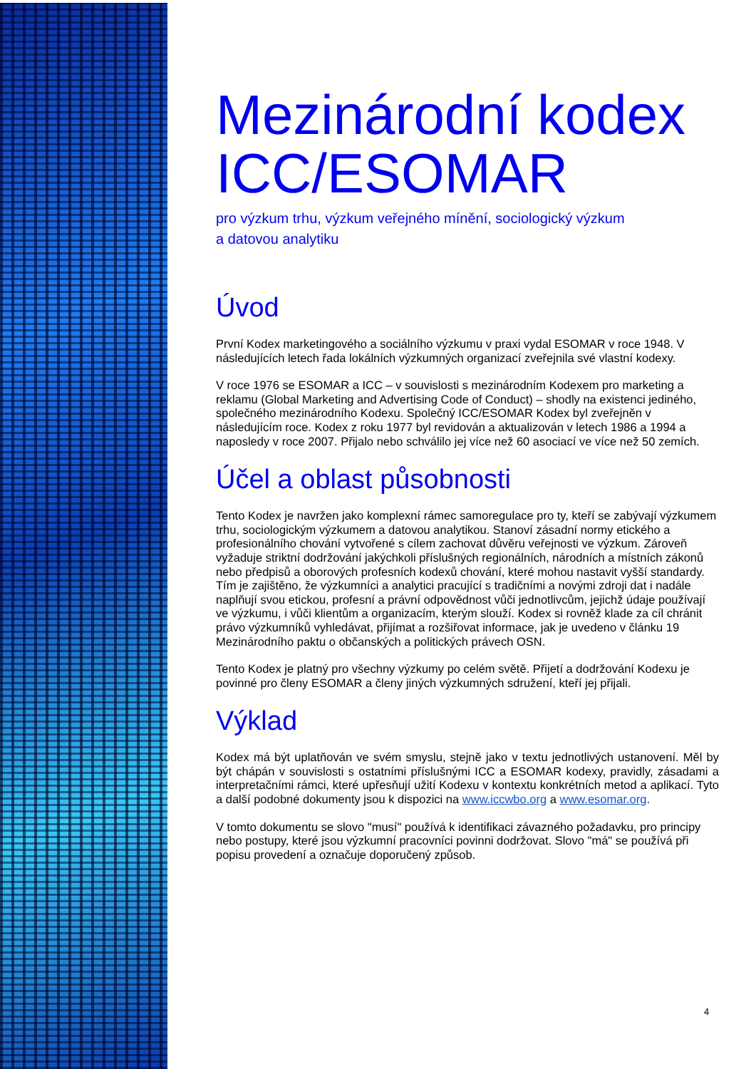Mezinárodní kodex ICC/ESOMAR
pro výzkum trhu, výzkum veřejného mínění, sociologický výzkum
a datovou analytiku
Úvod
První Kodex marketingového a sociálního výzkumu v praxi vydal ESOMAR v roce 1948. V následujících letech řada lokálních výzkumných organizací zveřejnila své vlastní kodexy.
V roce 1976 se ESOMAR a ICC – v souvislosti s mezinárodním Kodexem pro marketing a reklamu (Global Marketing and Advertising Code of Conduct) – shodly na existenci jediného, společného mezinárodního Kodexu. Společný ICC/ESOMAR Kodex byl zveřejněn v následujícím roce. Kodex z roku 1977 byl revidován a aktualizován v letech 1986 a 1994 a naposledy v roce 2007. Přijalo nebo schválilo jej více než 60 asociací ve více než 50 zemích.
Účel a oblast působnosti
Tento Kodex je navržen jako komplexní rámec samoregulace pro ty, kteří se zabývají výzkumem trhu, sociologickým výzkumem a datovou analytikou. Stanoví zásadní normy etického a profesionálního chování vytvořené s cílem zachovat důvěru veřejnosti ve výzkum. Zároveň vyžaduje striktní dodržování jakýchkoli příslušných regionálních, národních a místních zákonů nebo předpisů a oborových profesních kodexů chování, které mohou nastavit vyšší standardy. Tím je zajištěno, že výzkumníci a analytici pracující s tradičními a novými zdroji dat i nadále naplňují svou etickou, profesní a právní odpovědnost vůči jednotlivcům, jejichž údaje používají ve výzkumu, i vůči klientům a organizacím, kterým slouží. Kodex si rovněž klade za cíl chránit právo výzkumníků vyhledávat, přijímat a rozšiřovat informace, jak je uvedeno v článku 19 Mezinárodního paktu o občanských a politických právech OSN.
Tento Kodex je platný pro všechny výzkumy po celém světě. Přijetí a dodržování Kodexu je povinné pro členy ESOMAR a členy jiných výzkumných sdružení, kteří jej přijali.
Výklad
Kodex má být uplatňován ve svém smyslu, stejně jako v textu jednotlivých ustanovení. Měl by být chápán v souvislosti s ostatními příslušnými ICC a ESOMAR kodexy, pravidly, zásadami a interpretačními rámci, které upřesňují užití Kodexu v kontextu konkrétních metod a aplikací. Tyto a další podobné dokumenty jsou k dispozici na www.iccwbo.org a www.esomar.org.
V tomto dokumentu se slovo "musí" používá k identifikaci závazného požadavku, pro principy nebo postupy, které jsou výzkumní pracovníci povinni dodržovat. Slovo "má" se používá při popisu provedení a označuje doporučený způsob.
4